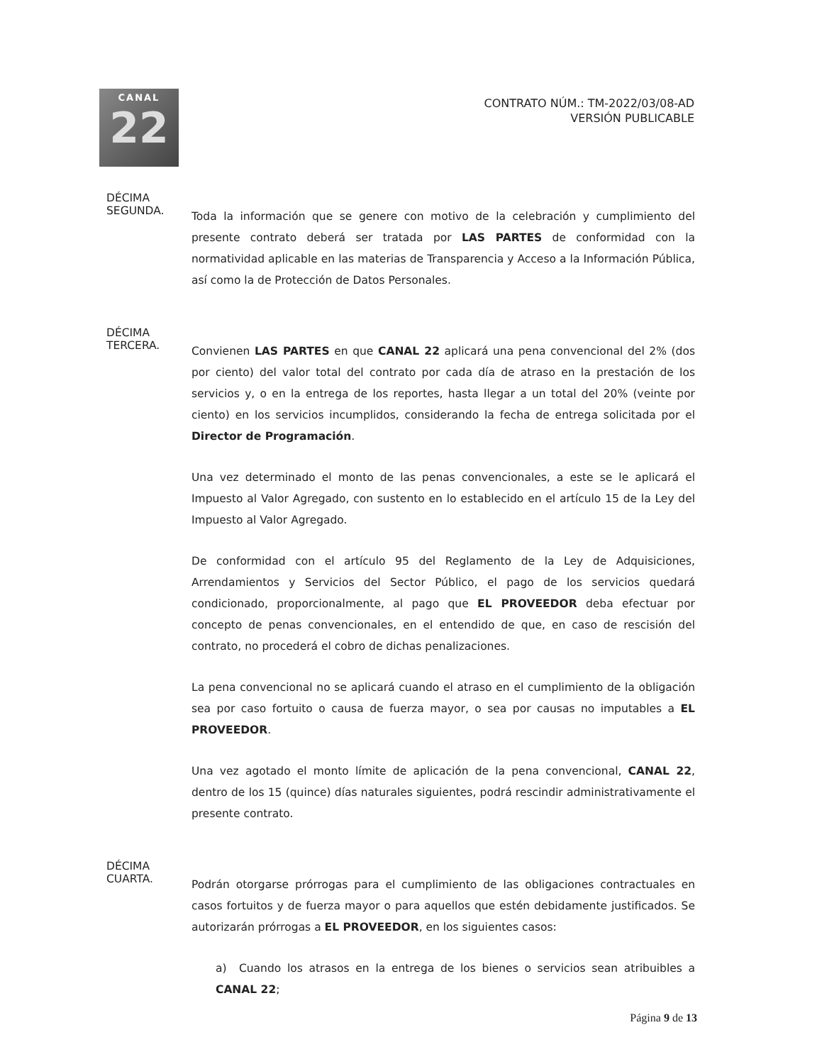CANAL
22
CONTRATO NÚM.: TM-2022/03/08-AD
VERSIÓN PUBLICABLE
DÉCIMA
SEGUNDA.
Toda la información que se genere con motivo de la celebración y cumplimiento del presente contrato deberá ser tratada por LAS PARTES de conformidad con la normatividad aplicable en las materias de Transparencia y Acceso a la Información Pública, así como la de Protección de Datos Personales.
DÉCIMA
TERCERA.
Convienen LAS PARTES en que CANAL 22 aplicará una pena convencional del 2% (dos por ciento) del valor total del contrato por cada día de atraso en la prestación de los servicios y, o en la entrega de los reportes, hasta llegar a un total del 20% (veinte por ciento) en los servicios incumplidos, considerando la fecha de entrega solicitada por el Director de Programación.
Una vez determinado el monto de las penas convencionales, a este se le aplicará el Impuesto al Valor Agregado, con sustento en lo establecido en el artículo 15 de la Ley del Impuesto al Valor Agregado.
De conformidad con el artículo 95 del Reglamento de la Ley de Adquisiciones, Arrendamientos y Servicios del Sector Público, el pago de los servicios quedará condicionado, proporcionalmente, al pago que EL PROVEEDOR deba efectuar por concepto de penas convencionales, en el entendido de que, en caso de rescisión del contrato, no procederá el cobro de dichas penalizaciones.
La pena convencional no se aplicará cuando el atraso en el cumplimiento de la obligación sea por caso fortuito o causa de fuerza mayor, o sea por causas no imputables a EL PROVEEDOR.
Una vez agotado el monto límite de aplicación de la pena convencional, CANAL 22, dentro de los 15 (quince) días naturales siguientes, podrá rescindir administrativamente el presente contrato.
DÉCIMA
CUARTA.
Podrán otorgarse prórrogas para el cumplimiento de las obligaciones contractuales en casos fortuitos y de fuerza mayor o para aquellos que estén debidamente justificados. Se autorizarán prórrogas a EL PROVEEDOR, en los siguientes casos:
a) Cuando los atrasos en la entrega de los bienes o servicios sean atribuibles a CANAL 22;
Página 9 de 13